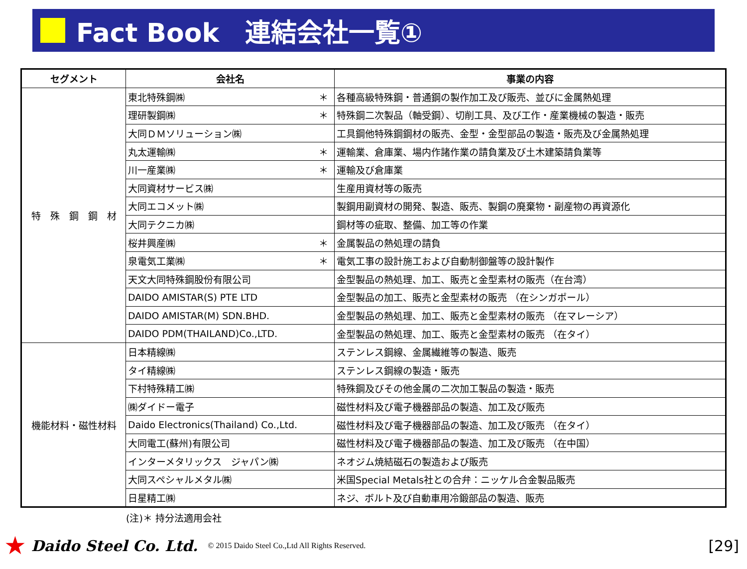Fact Book　連結会社一覧①
| セグメント | 会社名 | 事業の内容 |
| --- | --- | --- |
| 特 殊 鋼 鋼 材 | 東北特殊鋼㈱ ＊ | 各種高級特殊鋼・普通鋼の製作加工及び販売、並びに金属熱処理 |
| | 理研製鋼㈱ ＊ | 特殊鋼二次製品（軸受鋼）、切削工具、及び工作・産業機械の製造・販売 |
| | 大同ＤＭソリューション㈱ | 工具鋼他特殊鋼鋼材の販売、金型・金型部品の製造・販売及び金属熱処理 |
| | 丸太運輸㈱ ＊ | 運輸業、倉庫業、場内作諸作業の請負業及び土木建築請負業等 |
| | 川一産業㈱ ＊ | 運輸及び倉庫業 |
| | 大同資材サービス㈱ | 生産用資材等の販売 |
| | 大同エコメット㈱ | 製鋼用副資材の開発、製造、販売、製鋼の廃棄物・副産物の再資源化 |
| | 大同テクニカ㈱ | 鋼材等の疵取、整備、加工等の作業 |
| | 桜井興産㈱ ＊ | 金属製品の熱処理の請負 |
| | 泉電気工業㈱ ＊ | 電気工事の設計施工および自動制御盤等の設計製作 |
| | 天文大同特殊鋼股份有限公司 | 金型製品の熱処理、加工、販売と金型素材の販売（在台湾） |
| | DAIDO AMISTAR(S) PTE LTD | 金型製品の加工、販売と金型素材の販売 （在シンガポール） |
| | DAIDO AMISTAR(M) SDN.BHD. | 金型製品の熱処理、加工、販売と金型素材の販売 （在マレーシア） |
| | DAIDO PDM(THAILAND)Co.,LTD. | 金型製品の熱処理、加工、販売と金型素材の販売 （在タイ） |
| 機能材料・磁性材料 | 日本精線㈱ | ステンレス鋼線、金属繊維等の製造、販売 |
| | タイ精線㈱ | ステンレス鋼線の製造・販売 |
| | 下村特殊精工㈱ | 特殊鋼及びその他金属の二次加工製品の製造・販売 |
| | ㈱ダイドー電子 | 磁性材料及び電子機器部品の製造、加工及び販売 |
| | Daido Electronics(Thailand) Co.,Ltd. | 磁性材料及び電子機器部品の製造、加工及び販売 （在タイ） |
| | 大同電工(蘇州)有限公司 | 磁性材料及び電子機器部品の製造、加工及び販売 （在中国） |
| | インターメタリックス ジャパン㈱ | ネオジム焼結磁石の製造および販売 |
| | 大同スペシャルメタル㈱ | 米国Special Metals社との合弁：ニッケル合金製品販売 |
| | 日星精工㈱ | ネジ、ボルト及び自動車用冷鍛部品の製造、販売 |
(注)＊ 持分法適用会社
★ Daido Steel Co. Ltd. © 2015 Daido Steel Co.,Ltd All Rights Reserved. [29]